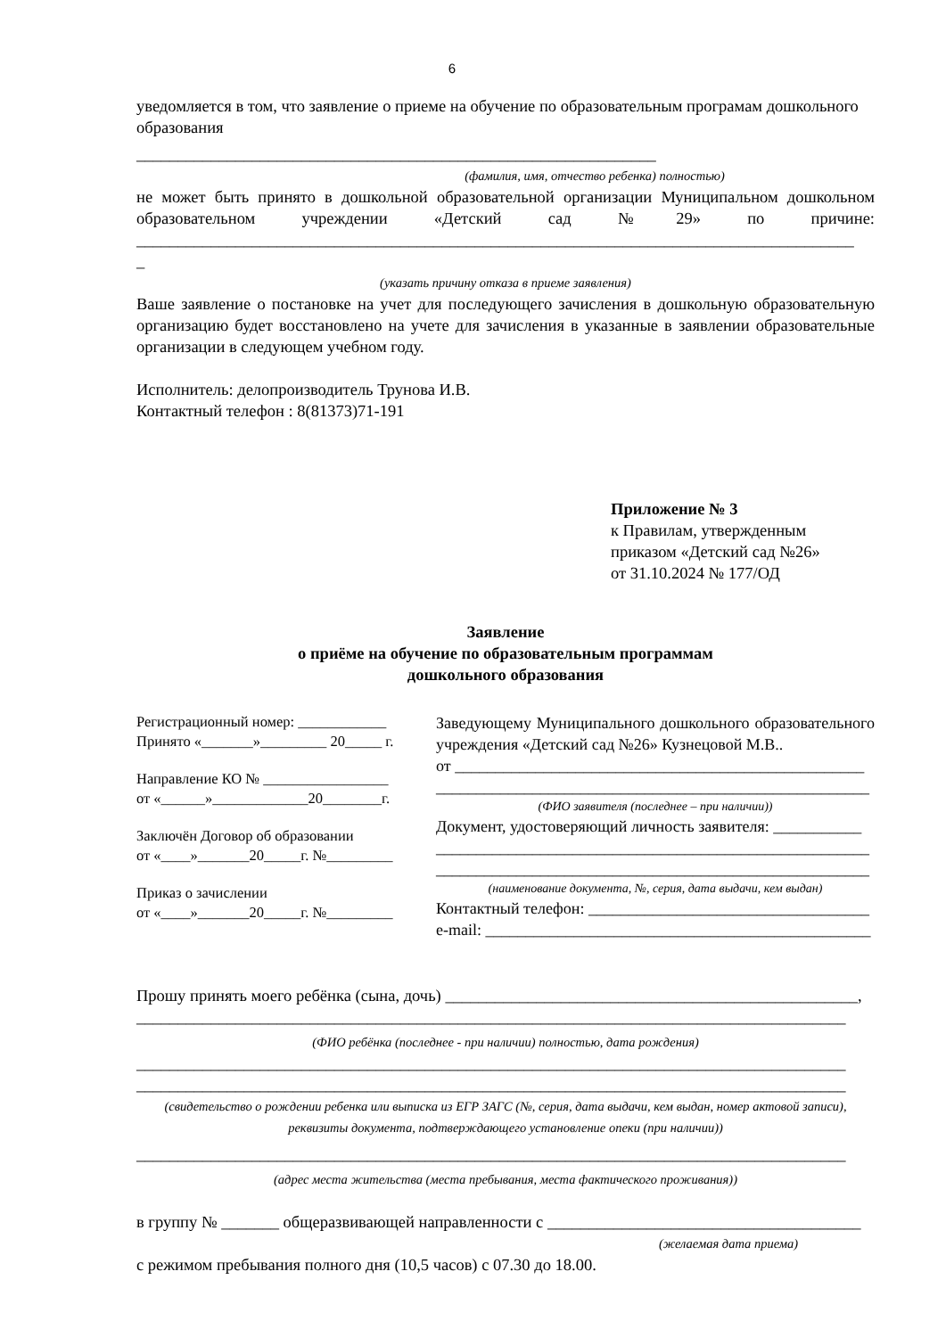6
уведомляется в том, что заявление о приеме на обучение по образовательным програмам дошкольного образования
_______________________________________________________________
(фамилия, имя, отчество ребенка) полностью)
не может быть принято в дошкольной образовательной организации Муниципальном дошкольном образовательном учреждении «Детский сад №29» по причине: _______________________________________________________________________________________
_
(указать причину отказа в приеме заявления)
Ваше заявление о постановке на учет для последующего зачисления в дошкольную образовательную организацию будет восстановлено на учете для зачисления в указанные в заявлении образовательные организации в следующем учебном году.
Исполнитель: делопроизводитель Трунова И.В.
Контактный телефон : 8(81373)71-191
Приложение № 3
к Правилам, утвержденным
приказом «Детский сад №26»
от 31.10.2024 № 177/ОД
Заявление
о приёме на обучение по образовательным программам
дошкольного образования
Регистрационный номер: ____________
Принято «_______»_________ 20_____ г.
Направление КО № _________________
от «______»_____________20________г.
Заключён Договор об образовании
от «____»_______20_____г. №_________
Приказ о зачислении
от «____»_______20_____г. №_________
Заведующему Муниципального дошкольного образовательного учреждения «Детский сад №26» Кузнецовой М.В..
от ___________________________________________________
______________________________________________________
(ФИО заявителя (последнее – при наличии))
Документ, удостоверяющий личность заявителя: ___________
______________________________________________________
______________________________________________________
(наименование документа, №, серия, дата выдачи, кем выдан)
Контактный телефон: ___________________________________
e-mail: ________________________________________________
Прошу принять моего ребёнка (сына, дочь) __________________________________________________,
______________________________________________________________________________________
(ФИО ребёнка (последнее - при наличии) полностью, дата рождения)
______________________________________________________________________________________
______________________________________________________________________________________
(свидетельство о рождении ребенка или выписка из ЕГР ЗАГС (№, серия, дата выдачи, кем выдан, номер актовой записи), реквизиты документа, подтверждающего установление опеки (при наличии))
______________________________________________________________________________________
(адрес места жительства (места пребывания, места фактического проживания))
в группу № _______ общеразвивающей направленности с ______________________________________
(желаемая дата приема)
с режимом пребывания полного дня (10,5 часов) с 07.30 до 18.00.